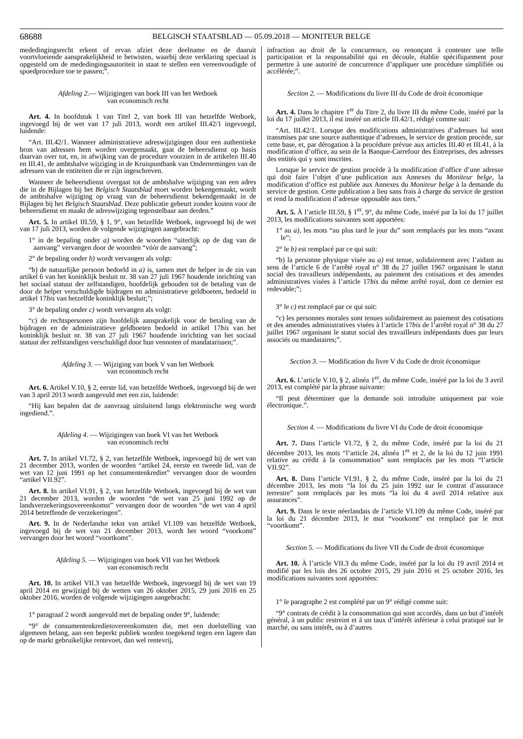68688 BELGISCH STAATSBLAD — 05.09.2018 — MONITEUR BELGE
mededingingsrecht erkent of ervan afziet deze deelname en de daaruit voortvloeiende aansprakelijkheid te betwisten, waarbij deze verklaring speciaal is opgesteld om de mededingingsautoriteit in staat te stellen een vereenvoudigde of spoedprocedure toe te passen;”.
Afdeling 2.— Wijzigingen van boek III van het Wetboek
van economisch recht
Art. 4. In hoofdstuk 1 van Titel 2, van boek III van hetzelfde Wetboek, ingevoegd bij de wet van 17 juli 2013, wordt een artikel III.42/1 ingevoegd, luidende:
“Art. III.42/1. Wanneer administratieve adreswijzigingen door een authentieke bron van adressen hem worden overgemaakt, gaat de beheersdienst op basis daarvan over tot, en, in afwijking van de procedure voorzien in de artikelen III.40 en III.41, de ambtshalve wijziging in de Kruispuntbank van Ondernemingen van de adressen van de entiteiten die er zijn ingeschreven.
Wanneer de beheersdienst overgaat tot de ambtshalve wijziging van een adres die in de Bijlagen bij het Belgisch Staatsblad moet worden bekengemaakt, wordt de ambtshalve wijziging op vraag van de beheersdienst bekendgemaakt in de Bijlagen bij het Belgisch Staatsblad. Deze publicatie gebeurt zonder kosten voor de beheersdienst en maakt de adreswijziging tegenstelbaar aan derden.”
Art. 5. In artikel III.59, § 1, 9°, van hetzelfde Wetboek, ingevoegd bij de wet van 17 juli 2013, worden de volgende wijzigingen aangebracht:
1° in de bepaling onder a) worden de woorden “uiterlijk op de dag van de aanvang” vervangen door de woorden “vóór de aanvang”;
2° de bepaling onder b) wordt vervangen als volgt:
“b) de natuurlijke persoon bedoeld in a) is, samen met de helper in de zin van artikel 6 van het koninklijk besluit nr. 38 van 27 juli 1967 houdende inrichting van het sociaal statuut der zelfstandigen, hoofdelijk gehouden tot de betaling van de door de helper verschuldigde bijdragen en administratieve geldboeten, bedoeld in artikel 17bis van hetzelfde koninklijk besluit;”;
3° de bepaling onder c) wordt vervangen als volgt:
“c) de rechtspersonen zijn hoofdelijk aansprakelijk voor de betaling van de bijdragen en de administratieve geldboeten bedoeld in artikel 17bis van het koninklijk besluit nr. 38 van 27 juli 1967 houdende inrichting van het sociaal statuut der zelfstandigen verschuldigd door hun vennoten of mandatarissen;”.
Afdeling 3. — Wijziging van boek V van het Wetboek
van economisch recht
Art. 6. Artikel V.10, § 2, eerste lid, van hetzelfde Wetboek, ingevoegd bij de wet van 3 april 2013 wordt aangevuld met een zin, luidende:
“Hij kan bepalen dat de aanvraag uitsluitend langs elektronische weg wordt ingediend.”.
Afdeling 4. — Wijzigingen van boek VI van het Wetboek
van economisch recht
Art. 7. In artikel VI.72, § 2, van hetzelfde Wetboek, ingevoegd bij de wet van 21 december 2013, worden de woorden “artikel 24, eerste en tweede lid, van de wet van 12 juni 1991 op het consumentenkrediet” vervangen door de woorden “artikel VII.92”.
Art. 8. In artikel VI.91, § 2, van hetzelfde Wetboek, ingevoegd bij de wet van 21 december 2013, worden de woorden “de wet van 25 juni 1992 op de landsverzekeringsovereenkomst” vervangen door de woorden “de wet van 4 april 2014 betreffende de verzekeringen”.
Art. 9. In de Nederlandse tekst van artikel VI.109 van hetzelfde Wetboek, ingevoegd bij de wet van 21 december 2013, wordt het woord “voorkomt” vervangen door het woord “voortkomt”.
Afdeling 5. — Wijzigingen van boek VII van het Wetboek
van economisch recht
Art. 10. In artikel VII.3 van hetzelfde Wetboek, ingevoegd bij de wet van 19 april 2014 en gewijzigd bij de wetten van 26 oktober 2015, 29 juni 2016 en 25 oktober 2016, worden de volgende wijzigingen aangebracht:
1° paragraaf 2 wordt aangevuld met de bepaling onder 9°, luidende:
“9° de consumentenkredietovereenkomsten die, met een doelstelling van algemeen belang, aan een beperkt publiek worden toegekend tegen een lagere dan op de markt gebruikelijke rentevoet, dan wel rentevrij,
infraction au droit de la concurrence, ou renonçant à contester une telle participation et la responsabilité qui en découle, établie spécifiquement pour permettre à une autorité de concurrence d’appliquer une procédure simplifiée ou accélérée;”.
Section 2. — Modifications du livre III du Code de droit économique
Art. 4. Dans le chapitre 1<sup>er</sup> du Titre 2, du livre III du même Code, inséré par la loi du 17 juillet 2013, il est inséré un article III.42/1, rédigé comme suit:
“Art. III.42/1. Lorsque des modifications administratives d’adresses lui sont transmises par une source authentique d’adresses, le service de gestion procède, sur cette base, et, par dérogation à la procédure prévue aux articles III.40 et III.41, à la modification d’office, au sein de la Banque-Carrefour des Entreprises, des adresses des entités qui y sont inscrites.
Lorsque le service de gestion procède à la modification d’office d’une adresse qui doit faire l’objet d’une publication aux Annexes du Moniteur belge, la modification d’office est publiée aux Annexes du Moniteur belge à la demande du service de gestion. Cette publication a lieu sans frais à charge du service de gestion et rend la modification d’adresse opposable aux tiers.”
Art. 5. À l’article III.59, § 1<sup>er</sup>, 9°, du même Code, inséré par la loi du 17 juillet 2013, les modifications suivantes sont apportées:
1° au a), les mots “au plus tard le jour du” sont remplacés par les mots “avant le”;
2° le b) est remplacé par ce qui suit:
“b) la personne physique visée au a) est tenue, solidairement avec l’aidant au sens de l’article 6 de l’arrêté royal n° 38 du 27 juillet 1967 organisant le statut social des travailleurs indépendants, au paiement des cotisations et des amendes administratives visées à l’article 17bis du même arrêté royal, dont ce dernier est redevable;”;
3° le c) est remplacé par ce qui suit:
“c) les personnes morales sont tenues solidairement au paiement des cotisations et des amendes administratives visées à l’article 17bis de l’arrêté royal n° 38 du 27 juillet 1967 organisant le statut social des travailleurs indépendants dues par leurs associés ou mandataires;”.
Section 3. — Modification du livre V du Code de droit économique
Art. 6. L’article V.10, § 2, alinéa 1<sup>er</sup>, du même Code, inséré par la loi du 3 avril 2013, est complété par la phrase suivante:
“Il peut déterminer que la demande soit introduite uniquement par voie électronique.”.
Section 4. — Modifications du livre VI du Code de droit économique
Art. 7. Dans l’article VI.72, § 2, du même Code, inséré par la loi du 21 décembre 2013, les mots “l’article 24, alinéa 1<sup>er</sup> et 2, de la loi du 12 juin 1991 relative au crédit à la consommation” sont remplacés par les mots “l’article VII.92”.
Art. 8. Dans l’article VI.91, § 2, du même Code, inséré par la loi du 21 décembre 2013, les mots “la loi du 25 juin 1992 sur le contrat d’assurance terrestre” sont remplacés par les mots “la loi du 4 avril 2014 relative aux assurances”.
Art. 9. Dans le texte néerlandais de l’article VI.109 du même Code, inséré par la loi du 21 décembre 2013, le mot “voorkomt” est remplacé par le mot “voortkomt”.
Section 5. — Modifications du livre VII du Code de droit économique
Art. 10. À l’article VII.3 du même Code, inséré par la loi du 19 avril 2014 et modifié par les lois des 26 octobre 2015, 29 juin 2016 et 25 octobre 2016, les modifications suivantes sont apportées:
1° le paragraphe 2 est complété par un 9° rédigé comme suit:
“9° contrats de crédit à la consommation qui sont accordés, dans un but d’intérêt général, à un public restreint et à un taux d’intérêt inférieur à celui pratiqué sur le marché, ou sans intérêt, ou à d’autres